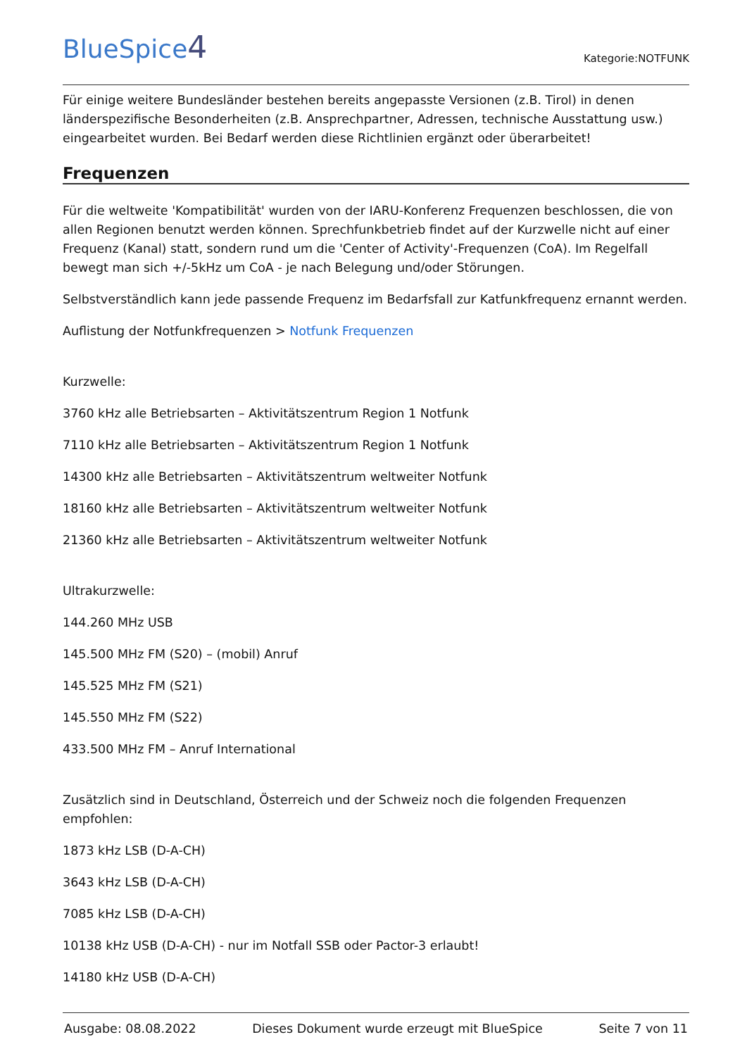BlueSpice4
Kategorie:NOTFUNK
Für einige weitere Bundesländer bestehen bereits angepasste Versionen (z.B. Tirol) in denen länderspezifische Besonderheiten (z.B. Ansprechpartner, Adressen, technische Ausstattung usw.) eingearbeitet wurden. Bei Bedarf werden diese Richtlinien ergänzt oder überarbeitet!
Frequenzen
Für die weltweite 'Kompatibilität' wurden von der IARU-Konferenz Frequenzen beschlossen, die von allen Regionen benutzt werden können. Sprechfunkbetrieb findet auf der Kurzwelle nicht auf einer Frequenz (Kanal) statt, sondern rund um die 'Center of Activity'-Frequenzen (CoA). Im Regelfall bewegt man sich +/-5kHz um CoA - je nach Belegung und/oder Störungen.
Selbstverständlich kann jede passende Frequenz im Bedarfsfall zur Katfunkfrequenz ernannt werden.
Auflistung der Notfunkfrequenzen > Notfunk Frequenzen
Kurzwelle:
3760 kHz alle Betriebsarten – Aktivitätszentrum Region 1 Notfunk
7110 kHz alle Betriebsarten – Aktivitätszentrum Region 1 Notfunk
14300 kHz alle Betriebsarten – Aktivitätszentrum weltweiter Notfunk
18160 kHz alle Betriebsarten – Aktivitätszentrum weltweiter Notfunk
21360 kHz alle Betriebsarten – Aktivitätszentrum weltweiter Notfunk
Ultrakurzwelle:
144.260 MHz USB
145.500 MHz FM (S20) – (mobil) Anruf
145.525 MHz FM (S21)
145.550 MHz FM (S22)
433.500 MHz FM – Anruf International
Zusätzlich sind in Deutschland, Österreich und der Schweiz noch die folgenden Frequenzen empfohlen:
1873 kHz LSB (D-A-CH)
3643 kHz LSB (D-A-CH)
7085 kHz LSB (D-A-CH)
10138 kHz USB (D-A-CH) - nur im Notfall SSB oder Pactor-3 erlaubt!
14180 kHz USB (D-A-CH)
Ausgabe: 08.08.2022 Dieses Dokument wurde erzeugt mit BlueSpice Seite 7 von 11